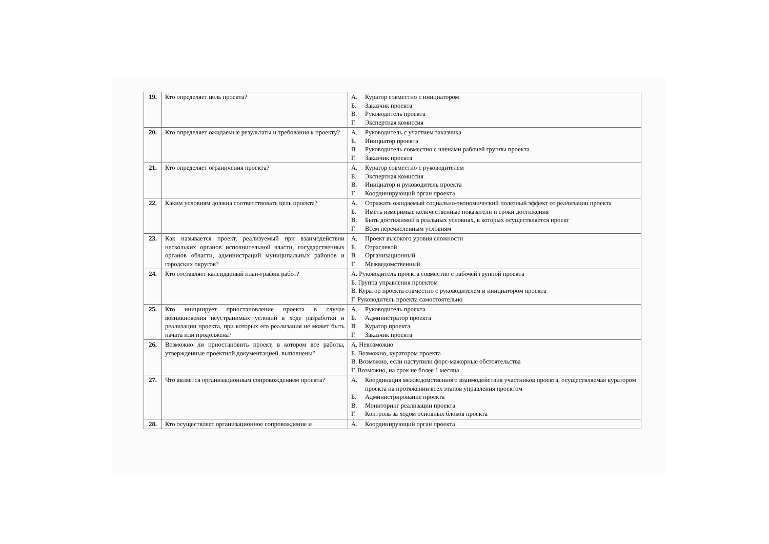| 19. | Кто определяет цель проекта? | А. Куратор совместно с инициатором Б. Заказчик проекта В. Руководитель проекта Г. Экспертная комиссия |
| 20. | Кто определяет ожидаемые результаты и требования к проекту? | А. Руководитель с участием заказчика Б. Инициатор проекта В. Руководитель совместно с членами рабочей группы проекта Г. Заказчик проекта |
| 21. | Кто определяет ограничения проекта? | А. Куратор совместно с руководителем Б. Экспертная комиссия В. Инициатор и руководитель проекта Г. Координирующий орган проекта |
| 22. | Каким условиям должна соответствовать цель проекта? | А. Отражать ожидаемый социально-экономический полезный эффект от реализации проекта Б. Иметь измеримые количественные показатели и сроки достижения В. Быть достижимой в реальных условиях, в которых осуществляется проект Г. Всем перечисленным условиям |
| 23. | Как называется проект, реализуемый при взаимодействии нескольких органов исполнительной власти, государственных органов области, администраций муниципальных районов и городских округов? | А. Проект высокого уровня сложности Б. Отраслевой В. Организационный Г. Межведомственный |
| 24. | Кто составляет календарный план-график работ? | А. Руководитель проекта совместно с рабочей группой проекта Б. Группа управления проектом В. Куратор проекта совместно с руководителем и инициатором проекта Г. Руководитель проекта самостоятельно |
| 25. | Кто инициирует приостановление проекта в случае возникновения неустранимых условий в ходе разработки и реализации проекта, при которых его реализация не может быть начата или продолжена? | А. Руководитель проекта Б. Администратор проекта В. Куратор проекта Г. Заказчик проекта |
| 26. | Возможно ли приостановить проект, в котором все работы, утвержденные проектной документацией, выполнены? | А. Невозможно Б. Возможно, куратором проекта В. Возможно, если наступили форс-мажорные обстоятельства Г. Возможно, на срок не более 1 месяца |
| 27. | Что является организационным сопровождением проекта? | А. Координация межведомственного взаимодействия участников проекта, осуществляемая куратором проекта на протяжении всех этапов управления проектом Б. Администрирование проекта В. Мониторинг реализации проекта Г. Контроль за ходом основных блоков проекта |
| 28. | Кто осуществляет организационное сопровождение и | А. Координирующий орган проекта |